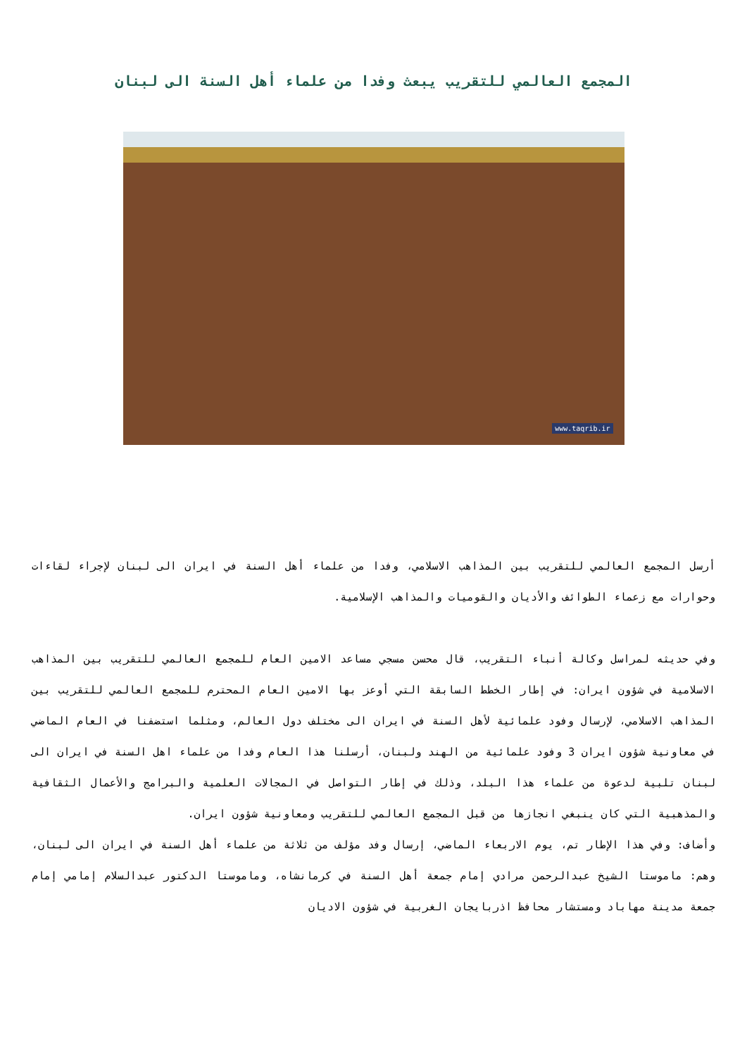المجمع العالمي للتقريب يبعث وفدا من علماء أهل السنة الى لبنان
www.taqrib.ir
أرسل المجمع العالمي للتقريب بين المذاهب الاسلامي، وفدا من علماء أهل السنة في ايران الى لبنان لإجراء لقاءات وحوارات مع زعماء الطوائف والأديان والقوميات والمذاهب الإسلامية.
وفي حديثه لمراسل وكالة أنباء التقريب، قال محسن مسجي مساعد الامين العام للمجمع العالمي للتقريب بين المذاهب الاسلامية في شؤون ايران: في إطار الخطط السابقة التي أوعز بها الامين العام المحترم للمجمع العالمي للتقريب بين المذاهب الاسلامي، لإرسال وفود علمائية لأهل السنة في ايران الى مختلف دول العالم، ومثلما استضفنا في العام الماضي في معاونية شؤون ايران 3 وفود علمائية من الهند ولبنان، أرسلنا هذا العام وفدا من علماء اهل السنة في ايران الى لبنان تلبية لدعوة من علماء هذا البلد، وذلك في إطار التواصل في المجالات العلمية والبرامج والأعمال الثقافية والمذهبية التي كان ينبغي انجازها من قبل المجمع العالمي للتقريب ومعاونية شؤون ايران.
وأضاف: وفي هذا الإطار تم، يوم الاربعاء الماضي، إرسال وفد مؤلف من ثلاثة من علماء أهل السنة في ايران الى لبنان، وهم: ماموستا الشيخ عبدالرحمن مرادي إمام جمعة أهل السنة في كرمانشاه، وماموستا الدكتور عبدالسلام إمامي إمام جمعة مدينة مهاباد ومستشار محافظ اذربايجان الغربية في شؤون الاديان